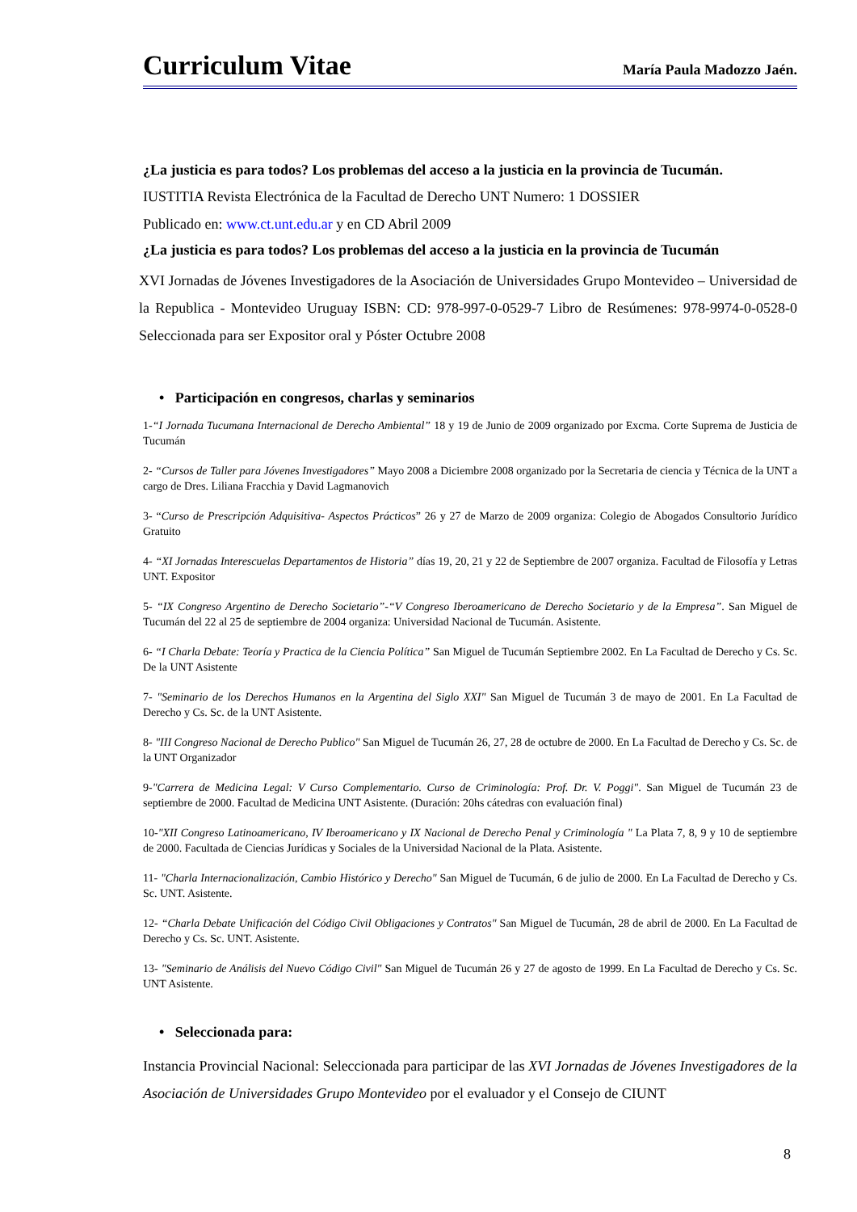Curriculum Vitae
María Paula Madozzo Jaén.
¿La justicia es para todos? Los problemas del acceso a la justicia en la provincia de Tucumán.
IUSTITIA Revista Electrónica de la Facultad de Derecho UNT Numero: 1 DOSSIER
Publicado en: www.ct.unt.edu.ar y en CD Abril 2009
¿La justicia es para todos? Los problemas del acceso a la justicia en la provincia de Tucumán
XVI Jornadas de Jóvenes Investigadores de la Asociación de Universidades Grupo Montevideo – Universidad de la Republica - Montevideo Uruguay ISBN: CD: 978-997-0-0529-7 Libro de Resúmenes: 978-9974-0-0528-0 Seleccionada para ser Expositor oral y Póster Octubre 2008
• Participación en congresos, charlas y seminarios
1-“I Jornada Tucumana Internacional de Derecho Ambiental” 18 y 19 de Junio de 2009 organizado por Excma. Corte Suprema de Justicia de Tucumán
2- “Cursos de Taller para Jóvenes Investigadores” Mayo 2008 a Diciembre 2008 organizado por la Secretaria de ciencia y Técnica de la UNT a cargo de Dres. Liliana Fracchia y David Lagmanovich
3- “Curso de Prescripción Adquisitiva- Aspectos Prácticos” 26 y 27 de Marzo de 2009 organiza: Colegio de Abogados Consultorio Jurídico Gratuito
4- “XI Jornadas Interescuelas Departamentos de Historia” días 19, 20, 21 y 22 de Septiembre de 2007 organiza. Facultad de Filosofía y Letras UNT. Expositor
5- “IX Congreso Argentino de Derecho Societario”-“V Congreso Iberoamericano de Derecho Societario y de la Empresa”. San Miguel de Tucumán del 22 al 25 de septiembre de 2004 organiza: Universidad Nacional de Tucumán. Asistente.
6- “I Charla Debate: Teoría y Practica de la Ciencia Política” San Miguel de Tucumán Septiembre 2002. En La Facultad de Derecho y Cs. Sc. De la UNT Asistente
7- "Seminario de los Derechos Humanos en la Argentina del Siglo XXI" San Miguel de Tucumán 3 de mayo de 2001. En La Facultad de Derecho y Cs. Sc. de la UNT Asistente.
8- "III Congreso Nacional de Derecho Publico" San Miguel de Tucumán 26, 27, 28 de octubre de 2000. En La Facultad de Derecho y Cs. Sc. de la UNT Organizador
9-"Carrera de Medicina Legal: V Curso Complementario. Curso de Criminología: Prof. Dr. V. Poggi". San Miguel de Tucumán 23 de septiembre de 2000. Facultad de Medicina UNT Asistente. (Duración: 20hs cátedras con evaluación final)
10-"XII Congreso Latinoamericano, IV Iberoamericano y IX Nacional de Derecho Penal y Criminología " La Plata 7, 8, 9 y 10 de septiembre de 2000. Facultada de Ciencias Jurídicas y Sociales de la Universidad Nacional de la Plata. Asistente.
11- "Charla Internacionalización, Cambio Histórico y Derecho" San Miguel de Tucumán, 6 de julio de 2000. En La Facultad de Derecho y Cs. Sc. UNT. Asistente.
12- “Charla Debate Unificación del Código Civil Obligaciones y Contratos" San Miguel de Tucumán, 28 de abril de 2000. En La Facultad de Derecho y Cs. Sc. UNT. Asistente.
13- "Seminario de Análisis del Nuevo Código Civil" San Miguel de Tucumán 26 y 27 de agosto de 1999. En La Facultad de Derecho y Cs. Sc. UNT Asistente.
• Seleccionada para:
Instancia Provincial Nacional: Seleccionada para participar de las XVI Jornadas de Jóvenes Investigadores de la Asociación de Universidades Grupo Montevideo por el evaluador y el Consejo de CIUNT
8